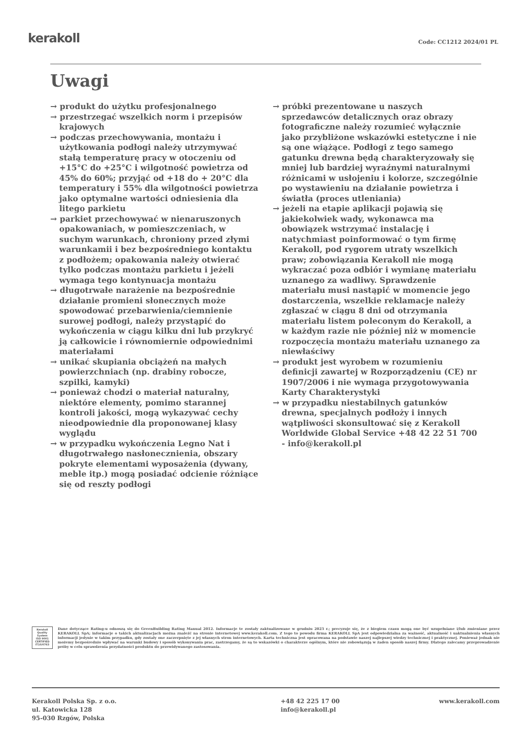kerakoll Code: CC1212 2024/01 PL
Uwagi
→ produkt do użytku profesjonalnego
→ przestrzegać wszelkich norm i przepisów krajowych
→ podczas przechowywania, montażu i użytkowania podłogi należy utrzymywać stałą temperaturę pracy w otoczeniu od +15°C do +25°C i wilgotność powietrza od 45% do 60%; przyjąć od +18 do + 20°C dla temperatury i 55% dla wilgotności powietrza jako optymalne wartości odniesienia dla litego parkietu
→ parkiet przechowywać w nienaruszonych opakowaniach, w pomieszczeniach, w suchym warunkach, chroniony przed złymi warunkamii i bez bezpośredniego kontaktu z podłożem; opakowania należy otwierać tylko podczas montażu parkietu i jeżeli wymaga tego kontynuacja montażu
→ długotrwałe narażenie na bezpośrednie działanie promieni słonecznych może spowodować przebarwienia/ciemnienie surowej podłogi, należy przystąpić do wykończenia w ciągu kilku dni lub przykryć ją całkowicie i równomiernie odpowiednimi materiałami
→ unikać skupiania obciążeń na małych powierzchniach (np. drabiny robocze, szpilki, kamyki)
→ ponieważ chodzi o materiał naturalny, niektóre elementy, pomimo starannej kontroli jakości, mogą wykazywać cechy nieodpowiednie dla proponowanej klasy wyglądu
→ w przypadku wykończenia Legno Nat i długotrwałego nasłonecznienia, obszary pokryte elementami wyposażenia (dywany, meble itp.) mogą posiadać odcienie różniące się od reszty podłogi
→ próbki prezentowane u naszych sprzedawców detalicznych oraz obrazy fotograficzne należy rozumieć wyłącznie jako przybliżone wskazówki estetyczne i nie są one wiążące. Podłogi z tego samego gatunku drewna będą charakteryzowały się mniej lub bardziej wyraźnymi naturalnymi różnicami w usłojeniu i kolorze, szczególnie po wystawieniu na działanie powietrza i światła (proces utleniania)
→ jeżeli na etapie aplikacji pojawią się jakiekolwiek wady, wykonawca ma obowiązek wstrzymać instalację i natychmiast poinformować o tym firmę Kerakoll, pod rygorem utraty wszelkich praw; zobowiązania Kerakoll nie mogą wykraczać poza odbiór i wymianę materiału uznanego za wadliwy. Sprawdzenie materiału musi nastąpić w momencie jego dostarczenia, wszelkie reklamacje należy zgłaszać w ciągu 8 dni od otrzymania materiału listem poleconym do Kerakoll, a w każdym razie nie później niż w momencie rozpoczęcia montażu materiału uznanego za niewłaściwy
→ produkt jest wyrobem w rozumieniu definicji zawartej w Rozporządzeniu (CE) nr 1907/2006 i nie wymaga przygotowywania Karty Charakterystyki
→ w przypadku niestabilnych gatunków drewna, specjalnych podłoży i innych wątpliwości skonsultować się z Kerakoll Worldwide Global Service +48 42 22 51 700 - info@kerakoll.pl
Kerakoll Quality System
ISO 9001 CERTIFIED IT10/0763
Dane dotyczące Rating-u odnoszą się do GreenBuilding Rating Manual 2012. Informacje te zostały zaktualizowane w grudniu 2023 r.; precyzuje się, że z biegiem czasu mogą one być uzupełniane i/lub zmieniane przez KERAKOLL SpA; informacje o takich aktualizacjach można znaleźć na stronie internetowej www.kerakoll.com. Z tego to powodu firma KERAKOLL SpA jest odpowiedzialna za ważność, aktualność i uaktualnienia własnych informacji jedynie w takim przypadku, gdy zostały one zaczerpnięte z jej własnych stron internetowych. Karta techniczna jest opracowana na podstawie naszej najlepszej wiedzy technicznej i praktycznej. Ponieważ jednak nie możemy bezpośrednio wpływać na warunki budowy i sposób wykonywania prac, zastrzegamy, że są to wskazówki o charakterze ogólnym, które nie zobowiązują w żaden sposób naszej firmy. Dlatego zalecamy przeprowadzenie próby w celu sprawdzenia przydatności produktu do przewidywanego zastosowania.
Kerakoll Polska Sp. z o.o.
ul. Katowicka 128
95-030 Rzgów, Polska
+48 42 225 17 00
info@kerakoll.pl
www.kerakoll.com